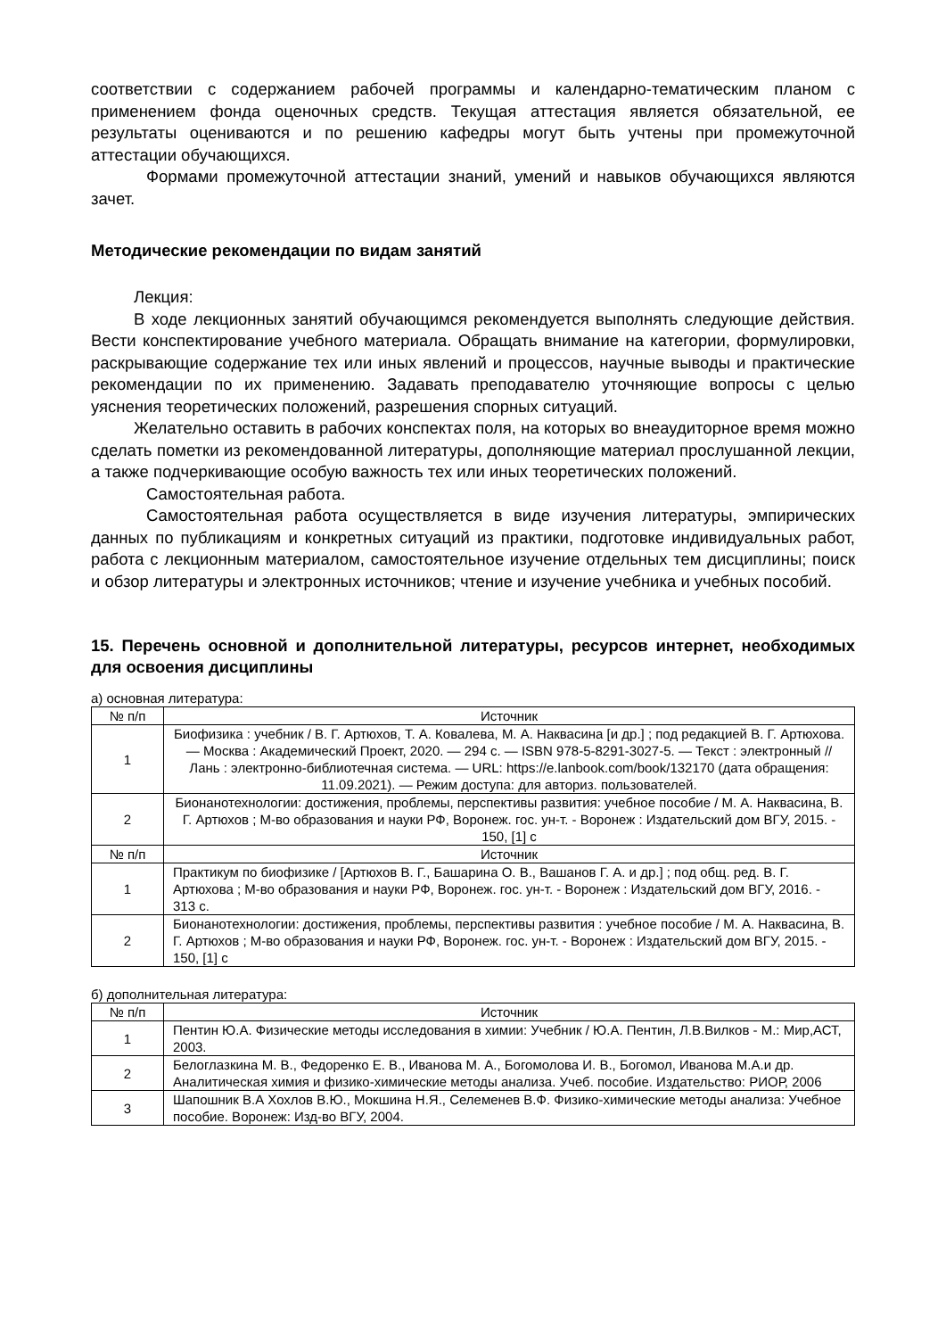соответствии с содержанием рабочей программы и календарно-тематическим планом с применением фонда оценочных средств. Текущая аттестация является обязательной, ее результаты оцениваются и по решению кафедры могут быть учтены при промежуточной аттестации обучающихся.
Формами промежуточной аттестации знаний, умений и навыков обучающихся являются зачет.
Методические рекомендации по видам занятий
Лекция:
В ходе лекционных занятий обучающимся рекомендуется выполнять следующие действия. Вести конспектирование учебного материала. Обращать внимание на категории, формулировки, раскрывающие содержание тех или иных явлений и процессов, научные выводы и практические рекомендации по их применению. Задавать преподавателю уточняющие вопросы с целью уяснения теоретических положений, разрешения спорных ситуаций.
Желательно оставить в рабочих конспектах поля, на которых во внеаудиторное время можно сделать пометки из рекомендованной литературы, дополняющие материал прослушанной лекции, а также подчеркивающие особую важность тех или иных теоретических положений.
Самостоятельная работа.
Самостоятельная работа осуществляется в виде изучения литературы, эмпирических данных по публикациям и конкретных ситуаций из практики, подготовке индивидуальных работ, работа с лекционным материалом, самостоятельное изучение отдельных тем дисциплины; поиск и обзор литературы и электронных источников; чтение и изучение учебника и учебных пособий.
15. Перечень основной и дополнительной литературы, ресурсов интернет, необходимых для освоения дисциплины
а) основная литература:
| № п/п | Источник |
| --- | --- |
| 1 | Биофизика : учебник / В. Г. Артюхов, Т. А. Ковалева, М. А. Наквасина [и др.] ; под редакцией В. Г. Артюхова. — Москва : Академический Проект, 2020. — 294 с. — ISBN 978-5-8291-3027-5. — Текст : электронный // Лань : электронно-библиотечная система. — URL: https://e.lanbook.com/book/132170 (дата обращения: 11.09.2021). — Режим доступа: для авториз. пользователей. |
| 2 | Бионанотехнологии: достижения, проблемы, перспективы развития: учебное пособие / М. А. Наквасина, В. Г. Артюхов ; М-во образования и науки РФ, Воронеж. гос. ун-т. - Воронеж : Издательский дом ВГУ, 2015. - 150, [1] с |
| № п/п | Источник |
| 1 | Практикум по биофизике / [Артюхов В. Г., Башарина О. В., Вашанов Г. А. и др.] ; под общ. ред. В. Г. Артюхова ; М-во образования и науки РФ, Воронеж. гос. ун-т. - Воронеж : Издательский дом ВГУ, 2016. - 313 с. |
| 2 | Бионанотехнологии: достижения, проблемы, перспективы развития : учебное пособие / М. А. Наквасина, В. Г. Артюхов ; М-во образования и науки РФ, Воронеж. гос. ун-т. - Воронеж : Издательский дом ВГУ, 2015. - 150, [1] с |
б) дополнительная литература:
| № п/п | Источник |
| --- | --- |
| 1 | Пентин Ю.А. Физические методы исследования в химии: Учебник / Ю.А. Пентин, Л.В.Вилков - М.: Мир,АСТ, 2003. |
| 2 | Белоглазкина М. В., Федоренко Е. В., Иванова М. А., Богомолова И. В., Богомол, Иванова М.А.и др. Аналитическая химия и физико-химические методы анализа. Учеб. пособие. Издательство: РИОР, 2006 |
| 3 | Шапошник В.А Хохлов В.Ю., Мокшина Н.Я., Селеменев В.Ф. Физико-химические методы анализа: Учебное пособие. Воронеж: Изд-во ВГУ, 2004. |